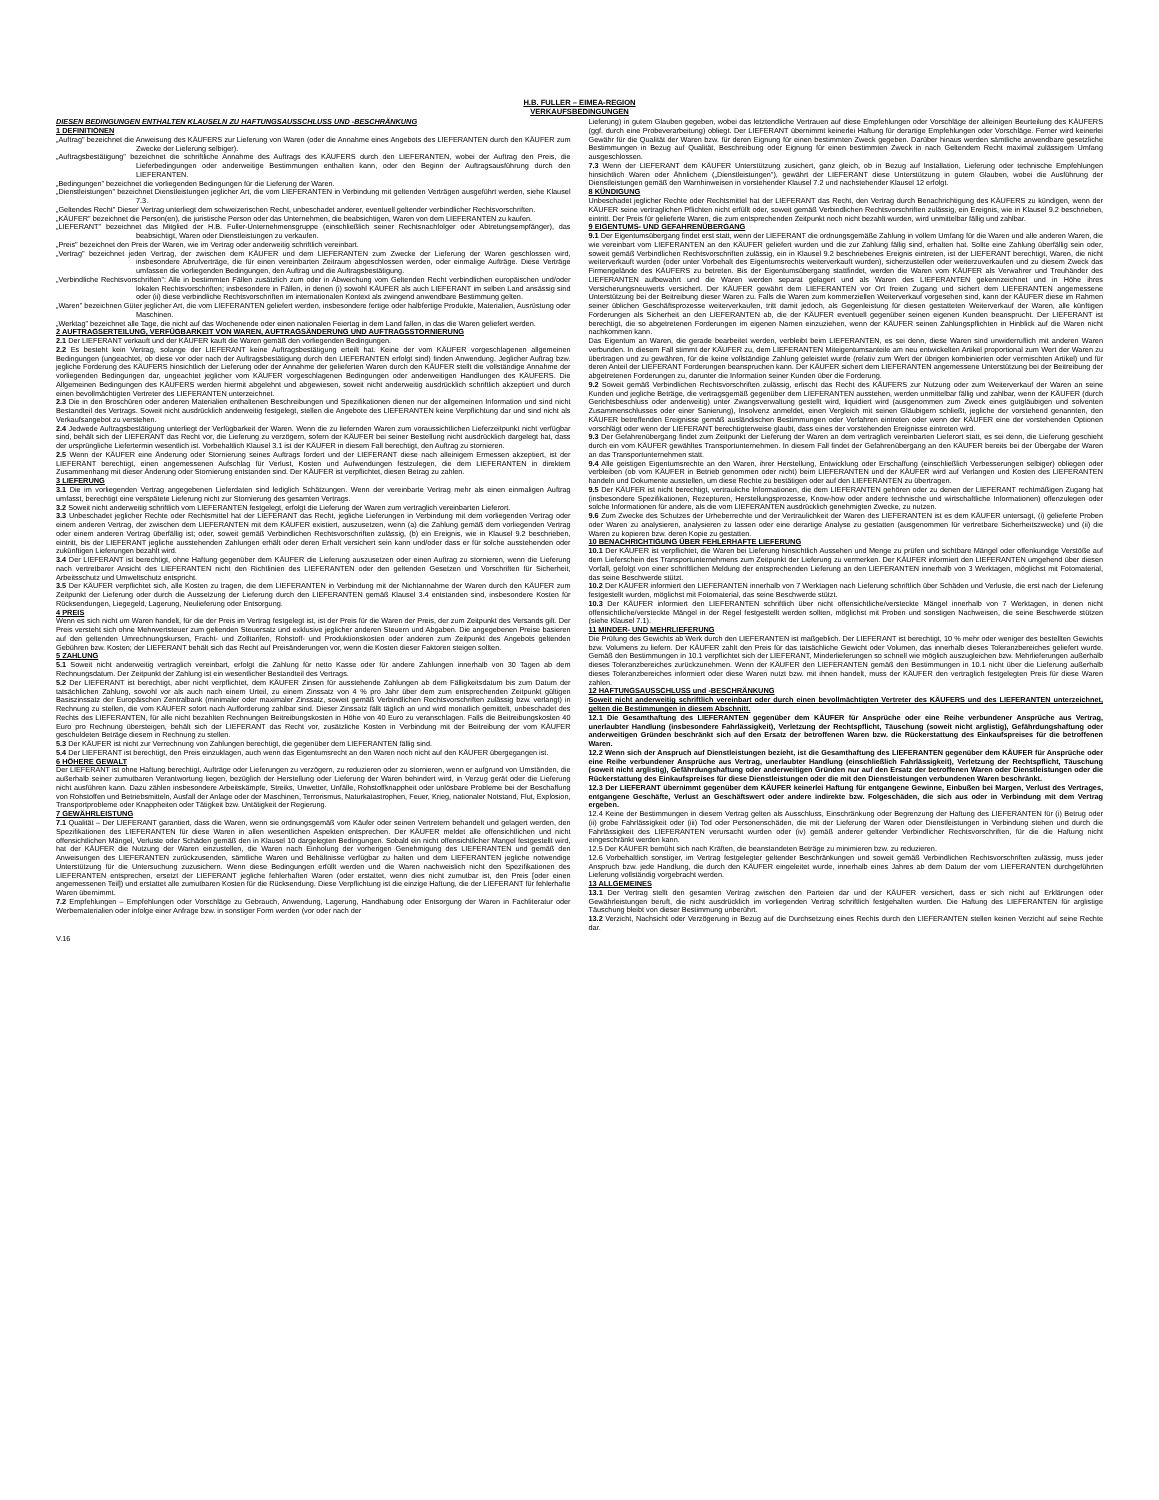H.B. FULLER – EIMEA-REGION
VERKAUFSBEDINGUNGEN
DIESEN BEDINGUNGEN ENTHALTEN KLAUSELN ZU HAFTUNGSAUSSCHLUSS UND -BESCHRÄNKUNG
1 DEFINITIONEN
„Auftrag" bezeichnet die Anweisung des KÄUFERS zur Lieferung von Waren (oder die Annahme eines Angebots des LIEFERANTEN durch den KÄUFER zum Zwecke der Lieferung selbiger).
„Auftragsbestätigung" bezeichnet die schriftliche Annahme des Auftrags des KÄUFERS durch den LIEFERANTEN, wobei der Auftrag den Preis, die Lieferbedingungen oder anderweitige Bestimmungen enthalten kann, oder den Beginn der Auftragsausführung durch den LIEFERANTEN.
„Bedingungen" bezeichnet die vorliegenden Bedingungen für die Lieferung der Waren.
„Dienstleistungen" bezeichnet Dienstleistungen jeglicher Art, die vom LIEFERANTEN in Verbindung mit geltenden Verträgen ausgeführt werden, siehe Klausel 7.3.
„Geltendes Recht" Dieser Vertrag unterliegt dem schweizerischen Recht, unbeschadet anderer, eventuell geltender verbindlicher Rechtsvorschriften.
„KÄUFER" bezeichnet die Person(en), die juristische Person oder das Unternehmen, die beabsichtigen, Waren von dem LIEFERANTEN zu kaufen.
„LIEFERANT" bezeichnet das Mitglied der H.B. Fuller-Unternehmensgruppe (einschließlich seiner Rechtsnachfolger oder Abtretungsempfänger), das beabsichtigt, Waren oder Dienstleistungen zu verkaufen.
„Preis" bezeichnet den Preis der Waren, wie im Vertrag oder anderweitig schriftlich vereinbart.
„Vertrag" bezeichnet jeden Vertrag, der zwischen dem KÄUFER und dem LIEFERANTEN zum Zwecke der Lieferung der Waren geschlossen wird, insbesondere Abrufverträge, die für einen vereinbarten Zeitraum abgeschlossen werden, oder einmalige Aufträge. Diese Verträge umfassen die vorliegenden Bedingungen, den Auftrag und die Auftragsbestätigung.
„Verbindliche Rechtsvorschriften": Alle in bestimmten Fällen zusätzlich zum oder in Abweichung vom Geltenden Recht verbindlichen europäischen und/oder lokalen Rechtsvorschriften; insbesondere in Fällen, in denen (i) sowohl KÄUFER als auch LIEFERANT im selben Land ansässig sind oder (ii) diese verbindliche Rechtsvorschriften im internationalen Kontext als zwingend anwendbare Bestimmung gelten.
„Waren" bezeichnen Güter jeglicher Art, die vom LIEFERANTEN geliefert werden, insbesondere fertige oder halbfertige Produkte, Materialien, Ausrüstung oder Maschinen.
„Werktag" bezeichnet alle Tage, die nicht auf das Wochenende oder einen nationalen Feiertag in dem Land fallen, in das die Waren geliefert werden.
2 AUFTRAGSERTEILUNG, VERFÜGBARKEIT VON WAREN, AUFTRAGSÄNDERUNG UND AUFTRAGSSTORNIERUNG
2.1 Der LIEFERANT verkauft und der KÄUFER kauft die Waren gemäß den vorliegenden Bedingungen.
2.2 Es besteht kein Vertrag, solange der LIEFERANT keine Auftragsbestätigung erteilt hat. Keine der vom KÄUFER vorgeschlagenen allgemeinen Bedingungen (ungeachtet, ob diese vor oder nach der Auftragsbestätigung durch den LIEFERANTEN erfolgt sind) finden Anwendung. Jeglicher Auftrag bzw. jegliche Forderung des KÄUFERS hinsichtlich der Lieferung oder der Annahme der gelieferten Waren durch den KÄUFER stellt die vollständige Annahme der vorliegenden Bedingungen dar, ungeachtet jeglicher vom KÄUFER vorgeschlagenen Bedingungen oder anderweitigen Handlungen des KÄUFERS. Die Allgemeinen Bedingungen des KÄUFERS werden hiermit abgelehnt und abgewiesen, soweit nicht anderweitig ausdrücklich schriftlich akzeptiert und durch einen bevollmächtigten Vertreter des LIEFERANTEN unterzeichnet.
2.3 Die in den Broschüren oder anderen Materialien enthaltenen Beschreibungen und Spezifikationen dienen nur der allgemeinen Information und sind nicht Bestandteil des Vertrags. Soweit nicht ausdrücklich anderweitig festgelegt, stellen die Angebote des LIEFERANTEN keine Verpflichtung dar und sind nicht als Verkaufsangebot zu verstehen.
2.4 Jedwede Auftragsbestätigung unterliegt der Verfügbarkeit der Waren. Wenn die zu liefernden Waren zum voraussichtlichen Lieferzeitpunkt nicht verfügbar sind, behält sich der LIEFERANT das Recht vor, die Lieferung zu verzögern, sofern der KÄUFER bei seiner Bestellung nicht ausdrücklich dargelegt hat, dass der ursprüngliche Liefertermin wesentlich ist. Vorbehaltlich Klausel 3.1 ist der KÄUFER in diesem Fall berechtigt, den Auftrag zu stornieren.
2.5 Wenn der KÄUFER eine Änderung oder Stornierung seines Auftrags fordert und der LIEFERANT diese nach alleinigem Ermessen akzeptiert, ist der LIEFERANT berechtigt, einen angemessenen Aufschlag für Verlust, Kosten und Aufwendungen festzulegen, die dem LIEFERANTEN in direktem Zusammenhang mit dieser Änderung oder Stornierung entstanden sind. Der KÄUFER ist verpflichtet, diesen Betrag zu zahlen.
3 LIEFERUNG
3.1 Die im vorliegenden Vertrag angegebenen Lieferdaten sind lediglich Schätzungen. Wenn der vereinbarte Vertrag mehr als einen einmaligen Auftrag umfasst, berechtigt eine verspätete Lieferung nicht zur Stornierung des gesamten Vertrags.
3.2 Soweit nicht anderweitig schriftlich vom LIEFERANTEN festgelegt, erfolgt die Lieferung der Waren zum vertraglich vereinbarten Lieferort.
3.3 Unbeschadet jeglicher Rechte oder Rechtsmittel hat der LIEFERANT das Recht, jegliche Lieferungen in Verbindung mit dem vorliegenden Vertrag oder einem anderen Vertrag, der zwischen dem LIEFERANTEN mit dem KÄUFER existiert, auszusetzen, wenn (a) die Zahlung gemäß dem vorliegenden Vertrag oder einem anderen Vertrag überfällig ist; oder, soweit gemäß Verbindlichen Rechtsvorschriften zulässig, (b) ein Ereignis, wie in Klausel 9.2 beschrieben, eintritt, bis der LIEFERANT jegliche ausstehenden Zahlungen erhält oder deren Erhalt versichert sein kann und/oder dass er für solche ausstehenden oder zukünftigen Lieferungen bezahlt wird.
3.4 Der LIEFERANT ist berechtigt, ohne Haftung gegenüber dem KÄUFER die Lieferung auszusetzen oder einen Auftrag zu stornieren, wenn die Lieferung nach vertretbarer Ansicht des LIEFERANTEN nicht den Richtlinien des LIEFERANTEN oder den geltenden Gesetzen und Vorschriften für Sicherheit, Arbeitsschutz und Umweltschutz entspricht.
3.5 Der KÄUFER verpflichtet sich, alle Kosten zu tragen, die dem LIEFERANTEN in Verbindung mit der Nichtannahme der Waren durch den KÄUFER zum Zeitpunkt der Lieferung oder durch die Aussetzung der Lieferung durch den LIEFERANTEN gemäß Klausel 3.4 entstanden sind, insbesondere Kosten für Rücksendungen, Liegegeld, Lagerung, Neulieferung oder Entsorgung.
4 PREIS
Wenn es sich nicht um Waren handelt, für die der Preis im Vertrag festgelegt ist, ist der Preis für die Waren der Preis, der zum Zeitpunkt des Versands gilt. Der Preis versteht sich ohne Mehrwertsteuer zum geltenden Steuersatz und exklusive jeglicher anderen Steuern und Abgaben. Die angegebenen Preise basieren auf den geltenden Umrechnungskursen, Fracht- und Zolltarifen, Rohstoff- und Produktionskosten oder anderen zum Zeitpunkt des Angebots geltenden Gebühren bzw. Kosten; der LIEFERANT behält sich das Recht auf Preisänderungen vor, wenn die Kosten dieser Faktoren steigen sollten.
5 ZAHLUNG
5.1 Soweit nicht anderweitig vertraglich vereinbart, erfolgt die Zahlung für netto Kasse oder für andere Zahlungen innerhalb von 30 Tagen ab dem Rechnungsdatum. Der Zeitpunkt der Zahlung ist ein wesentlicher Bestandteil des Vertrags.
5.2 Der LIEFERANT ist berechtigt, aber nicht verpflichtet, dem KÄUFER Zinsen für ausstehende Zahlungen ab dem Fälligkeitsdatum bis zum Datum der tatsächlichen Zahlung, sowohl vor als auch nach einem Urteil, zu einem Zinssatz von 4 % pro Jahr über dem zum entsprechenden Zeitpunkt gültigen Basiszinssatz der Europäischen Zentralbank (minimaler oder maximaler Zinssatz, soweit gemäß Verbindlichen Rechtsvorschriften zulässig bzw. verlangt) in Rechnung zu stellen, die vom KÄUFER sofort nach Aufforderung zahlbar sind. Dieser Zinssatz fällt täglich an und wird monatlich gemittelt, unbeschadet des Rechts des LIEFERANTEN, für alle nicht bezahlten Rechnungen Beitreibungskosten in Höhe von 40 Euro zu veranschlagen. Falls die Beitreibungskosten 40 Euro pro Rechnung übersteigen, behält sich der LIEFERANT das Recht vor, zusätzliche Kosten in Verbindung mit der Beitreibung der vom KÄUFER geschuldeten Beträge diesem in Rechnung zu stellen.
5.3 Der KÄUFER ist nicht zur Verrechnung von Zahlungen berechtigt, die gegenüber dem LIEFERANTEN fällig sind.
5.4 Der LIEFERANT ist berechtigt, den Preis einzuklagen, auch wenn das Eigentumsrecht an den Waren noch nicht auf den KÄUFER übergegangen ist.
6 HÖHERE GEWALT
Der LIEFERANT ist ohne Haftung berechtigt, Aufträge oder Lieferungen zu verzögern, zu reduzieren oder zu stornieren, wenn er aufgrund von Umständen, die außerhalb seiner zumutbaren Verantwortung liegen, bezüglich der Herstellung oder Lieferung der Waren behindert wird, in Verzug gerät oder die Lieferung nicht ausführen kann. Dazu zählen insbesondere Arbeitskämpfe, Streiks, Unwetter, Unfälle, Rohstoffknappheit oder unlösbare Probleme bei der Beschaffung von Rohstoffen und Betriebsmitteln, Ausfall der Anlage oder der Maschinen, Terrorismus, Naturkatastrophen, Feuer, Krieg, nationaler Notstand, Flut, Explosion, Transportprobleme oder Knappheiten oder Tätigkeit bzw. Untätigkeit der Regierung.
7 GEWÄHRLEISTUNG
7.1 Qualität – Der LIEFERANT garantiert, dass die Waren, wenn sie ordnungsgemäß vom Käufer oder seinen Vertretern behandelt und gelagert werden, den Spezifikationen des LIEFERANTEN für diese Waren in allen wesentlichen Aspekten entsprechen. Der KÄUFER meldet alle offensichtlichen und nicht offensichtlichen Mängel, Verluste oder Schäden gemäß den in Klausel 10 dargelegten Bedingungen. Sobald ein nicht offensichtlicher Mangel festgestellt wird, hat der KÄUFER die Nutzung der Waren einzustellen, die Waren nach Einholung der vorherigen Genehmigung des LIEFERANTEN und gemäß den Anweisungen des LIEFERANTEN zurückzusenden, sämtliche Waren und Behältnisse verfügbar zu halten und dem LIEFERANTEN jegliche notwendige Unterstützung für die Untersuchung zuzusichern. Wenn diese Bedingungen erfüllt werden und die Waren nachweislich nicht den Spezifikationen des LIEFERANTEN entsprechen, ersetzt der LIEFERANT jegliche fehlerhaften Waren (oder erstattet, wenn dies nicht zumutbar ist, den Preis [oder einen angemessenen Teil]) und erstattet alle zumutbaren Kosten für die Rücksendung. Diese Verpflichtung ist die einzige Haftung, die der LIEFERANT für fehlerhafte Waren übernimmt.
7.2 Empfehlungen – Empfehlungen oder Vorschläge zu Gebrauch, Anwendung, Lagerung, Handhabung oder Entsorgung der Waren in Fachliteratur oder Werbematerialien oder infolge einer Anfrage bzw. in sonstiger Form werden (vor oder nach der
V.16
Lieferung) in gutem Glauben gegeben, wobei das letztendliche Vertrauen auf diese Empfehlungen oder Vorschläge der alleinigen Beurteilung des KÄUFERS (ggf. durch eine Probeverarbeitung) obliegt. Der LIEFERANT übernimmt keinerlei Haftung für derartige Empfehlungen oder Vorschläge. Ferner wird keinerlei Gewähr für die Qualität der Waren bzw. für deren Eignung für einen bestimmten Zweck gegeben. Darüber hinaus werden sämtliche anwendbare gesetzliche Bestimmungen in Bezug auf Qualität, Beschreibung oder Eignung für einen bestimmten Zweck in nach Geltendem Recht maximal zulässigem Umfang ausgeschlossen.
7.3 Wenn der LIEFERANT dem KÄUFER Unterstützung zusichert, ganz gleich, ob in Bezug auf Installation, Lieferung oder technische Empfehlungen hinsichtlich Waren oder Ähnlichem („Dienstleistungen"), gewährt der LIEFERANT diese Unterstützung in gutem Glauben, wobei die Ausführung der Dienstleistungen gemäß den Warnhinweisen in vorstehender Klausel 7.2 und nachstehender Klausel 12 erfolgt.
8 KÜNDIGUNG
Unbeschadet jeglicher Rechte oder Rechtsmittel hat der LIEFERANT das Recht, den Vertrag durch Benachrichtigung des KÄUFERS zu kündigen, wenn der KÄUFER seine vertraglichen Pflichten nicht erfüllt oder, soweit gemäß Verbindlichen Rechtsvorschriften zulässig, ein Ereignis, wie in Klausel 9.2 beschrieben, eintritt. Der Preis für gelieferte Waren, die zum entsprechenden Zeitpunkt noch nicht bezahlt wurden, wird unmittelbar fällig und zahlbar.
9 EIGENTUMS- UND GEFAHRENÜBERGANG
9.1 Der Eigentumsübergang findet erst statt, wenn der LIEFERANT die ordnungsgemäße Zahlung in vollem Umfang für die Waren und alle anderen Waren, die wie vereinbart vom LIEFERANTEN an den KÄUFER geliefert wurden und die zur Zahlung fällig sind, erhalten hat. Sollte eine Zahlung überfällig sein oder, soweit gemäß Verbindlichen Rechtsvorschriften zulässig, ein in Klausel 9.2 beschriebenes Ereignis eintreten, ist der LIEFERANT berechtigt, Waren, die nicht weiterverkauft wurden (oder unter Vorbehalt des Eigentumsrechts weiterverkauft wurden), sicherzustellen oder weiterzuverkaufen und zu diesem Zweck das Firmengelände des KÄUFERS zu betreten. Bis der Eigentumsübergang stattfindet, werden die Waren vom KÄUFER als Verwahrer und Treuhänder des LIEFERANTEN aufbewahrt und die Waren werden separat gelagert und als Waren des LIEFERANTEN gekennzeichnet und in Höhe ihres Versicherungsneuwerts versichert. Der KÄUFER gewährt dem LIEFERANTEN vor Ort freien Zugang und sichert dem LIEFERANTEN angemessene Unterstützung bei der Beitreibung dieser Waren zu. Falls die Waren zum kommerziellen Weiterverkauf vorgesehen sind, kann der KÄUFER diese im Rahmen seiner üblichen Geschäftsprozesse weiterverkaufen, tritt damit jedoch, als Gegenleistung für diesen gestatteten Weiterverkauf der Waren, alle künftigen Forderungen als Sicherheit an den LIEFERANTEN ab, die der KÄUFER eventuell gegenüber seinen eigenen Kunden beansprucht. Der LIEFERANT ist berechtigt, die so abgetretenen Forderungen im eigenen Namen einzuziehen, wenn der KÄUFER seinen Zahlungspflichten in Hinblick auf die Waren nicht nachkommen kann.
Das Eigentum an Waren, die gerade bearbeitet werden, verbleibt beim LIEFERANTEN, es sei denn, diese Waren sind unwiderruflich mit anderen Waren verbunden. In diesem Fall stimmt der KÄUFER zu, dem LIEFERANTEN Miteigentumsanteile am neu entwickelten Artikel proportional zum Wert der Waren zu übertragen und zu gewähren, für die keine vollständige Zahlung geleistet wurde (relativ zum Wert der übrigen kombinierten oder vermischten Artikel) und für deren Anteil der LIEFERANT Forderungen beanspruchen kann. Der KÄUFER sichert dem LIEFERANTEN angemessene Unterstützung bei der Beitreibung der abgetretenen Forderungen zu, darunter die Information seiner Kunden über die Forderung.
9.2 Soweit gemäß Verbindlichen Rechtsvorschriften zulässig, erlischt das Recht des KÄUFERS zur Nutzung oder zum Weiterverkauf der Waren an seine Kunden und jegliche Beträge, die vertragsgemäß gegenüber dem LIEFERANTEN ausstehen, werden unmittelbar fällig und zahlbar, wenn der KÄUFER (durch Gerichtsbeschluss oder anderweitig) unter Zwangsverwaltung gestellt wird, liquidiert wird (ausgenommen zum Zweck eines gutgläubigen und solventen Zusammenschlusses oder einer Sanierung), Insolvenz anmeldet, einen Vergleich mit seinen Gläubigern schließt, jegliche der vorstehend genannten, den KÄUFER betreffenden Ereignisse gemäß ausländischen Bestimmungen oder Verfahren eintreten oder wenn der KÄUFER eine der vorstehenden Optionen vorschlägt oder wenn der LIEFERANT berechtigterweise glaubt, dass eines der vorstehenden Ereignisse eintreten wird.
9.3 Der Gefahrenübergang findet zum Zeitpunkt der Lieferung der Waren an dem vertraglich vereinbarten Lieferort statt, es sei denn, die Lieferung geschieht durch ein vom KÄUFER gewähltes Transportunternehmen. In diesem Fall findet der Gefahrenübergang an den KÄUFER bereits bei der Übergabe der Waren an das Transportunternehmen statt.
9.4 Alle geistigen Eigentumsrechte an den Waren, ihrer Herstellung, Entwicklung oder Erschaffung (einschließlich Verbesserungen selbiger) obliegen oder verbleiben (ob vom KÄUFER in Betrieb genommen oder nicht) beim LIEFERANTEN und der KÄUFER wird auf Verlangen und Kosten des LIEFERANTEN handeln und Dokumente ausstellen, um diese Rechte zu bestätigen oder auf den LIEFERANTEN zu übertragen.
9.5 Der KÄUFER ist nicht berechtigt, vertrauliche Informationen, die dem LIEFERANTEN gehören oder zu denen der LIEFERANT rechtmäßigen Zugang hat (insbesondere Spezifikationen, Rezepturen, Herstellungsprozesse, Know-how oder andere technische und wirtschaftliche Informationen) offenzulegen oder solche Informationen für andere, als die vom LIEFERANTEN ausdrücklich genehmigten Zwecke, zu nutzen.
9.6 Zum Zwecke des Schutzes der Urheberrechte und der Vertraulichkeit der Waren des LIEFERANTEN ist es dem KÄUFER untersagt, (i) gelieferte Proben oder Waren zu analysieren, analysieren zu lassen oder eine derartige Analyse zu gestatten (ausgenommen für vertretbare Sicherheitszwecke) und (ii) die Waren zu kopieren bzw. deren Kopie zu gestatten.
10 BENACHRICHTIGUNG ÜBER FEHLERHAFTE LIEFERUNG
10.1 Der KÄUFER ist verpflichtet, die Waren bei Lieferung hinsichtlich Aussehen und Menge zu prüfen und sichtbare Mängel oder offenkundige Verstöße auf dem Lieferschein des Transportunternehmens zum Zeitpunkt der Lieferung zu vermerken. Der KÄUFER informiert den LIEFERANTEN umgehend über diesen Vorfall, gefolgt von einer schriftlichen Meldung der entsprechenden Lieferung an den LIEFERANTEN innerhalb von 3 Werktagen, möglichst mit Fotomaterial, das seine Beschwerde stützt.
10.2 Der KÄUFER informiert den LIEFERANTEN innerhalb von 7 Werktagen nach Lieferung schriftlich über Schäden und Verluste, die erst nach der Lieferung festgestellt wurden, möglichst mit Fotomaterial, das seine Beschwerde stützt.
10.3 Der KÄUFER informiert den LIEFERANTEN schriftlich über nicht offensichtliche/versteckte Mängel innerhalb von 7 Werktagen, in denen nicht offensichtliche/versteckte Mängel in der Regel festgestellt werden sollten, möglichst mit Proben und sonstigen Nachweisen, die seine Beschwerde stützen (siehe Klausel 7.1).
11 MINDER- UND MEHRLIEFERUNG
Die Prüfung des Gewichts ab Werk durch den LIEFERANTEN ist maßgeblich. Der LIEFERANT ist berechtigt, 10 % mehr oder weniger des bestellten Gewichts bzw. Volumens zu liefern. Der KÄUFER zahlt den Preis für das tatsächliche Gewicht oder Volumen, das innerhalb dieses Toleranzbereiches geliefert wurde. Gemäß den Bestimmungen in 10.1 verpflichtet sich der LIEFERANT, Minderlieferungen so schnell wie möglich auszugleichen bzw. Mehrlieferungen außerhalb dieses Toleranzbereiches zurückzunehmen. Wenn der KÄUFER den LIEFERANTEN gemäß den Bestimmungen in 10.1 nicht über die Lieferung außerhalb dieses Toleranzbereiches informiert oder diese Waren nutzt bzw. mit ihnen handelt, muss der KÄUFER den vertraglich festgelegten Preis für diese Waren zahlen.
12 HAFTUNGSAUSSCHLUSS und -BESCHRÄNKUNG
Soweit nicht anderweitig schriftlich vereinbart oder durch einen bevollmächtigten Vertreter des KÄUFERS und des LIEFERANTEN unterzeichnet, gelten die Bestimmungen in diesem Abschnitt.
12.1 Die Gesamthaftung des LIEFERANTEN gegenüber dem KÄUFER für Ansprüche oder eine Reihe verbundener Ansprüche aus Vertrag, unerlaubter Handlung (insbesondere Fahrlässigkeit), Verletzung der Rechtspflicht, Täuschung (soweit nicht arglistig), Gefährdungshaftung oder anderweitigen Gründen beschränkt sich auf den Ersatz der betroffenen Waren bzw. die Rückerstattung des Einkaufspreises für die betroffenen Waren.
12.2 Wenn sich der Anspruch auf Dienstleistungen bezieht, ist die Gesamthaftung des LIEFERANTEN gegenüber dem KÄUFER für Ansprüche oder eine Reihe verbundener Ansprüche aus Vertrag, unerlaubter Handlung (einschließlich Fahrlässigkeit), Verletzung der Rechtspflicht, Täuschung (soweit nicht arglistig), Gefährdungshaftung oder anderweitigen Gründen nur auf den Ersatz der betroffenen Waren oder Dienstleistungen oder die Rückerstattung des Einkaufspreises für diese Dienstleistungen oder die mit den Dienstleistungen verbundenen Waren beschränkt.
12.3 Der LIEFERANT übernimmt gegenüber dem KÄUFER keinerlei Haftung für entgangene Gewinne, Einbußen bei Margen, Verlust des Vertrages, entgangene Geschäfte, Verlust an Geschäftswert oder andere indirekte bzw. Folgeschäden, die sich aus oder in Verbindung mit dem Vertrag ergeben.
12.4 Keine der Bestimmungen in diesem Vertrag gelten als Ausschluss, Einschränkung oder Begrenzung der Haftung des LIEFERANTEN für (i) Betrug oder (ii) grobe Fahrlässigkeit oder (iii) Tod oder Personenschäden, die mit der Lieferung der Waren oder Dienstleistungen in Verbindung stehen und durch die Fahrlässigkeit des LIEFERANTEN verursacht wurden oder (iv) gemäß anderer geltender Verbindlicher Rechtsvorschriften, für die die Haftung nicht eingeschränkt werden kann.
12.5 Der KÄUFER bemüht sich nach Kräften, die beanstandeten Beträge zu minimieren bzw. zu reduzieren.
12.6 Vorbehaltlich sonstiger, im Vertrag festgelegter geltender Beschränkungen und soweit gemäß Verbindlichen Rechtsvorschriften zulässig, muss jeder Anspruch bzw. jede Handlung, die durch den KÄUFER eingeleitet wurde, innerhalb eines Jahres ab dem Datum der vom LIEFERANTEN durchgeführten Lieferung vollständig vorgebracht werden.
13 ALLGEMEINES
13.1 Der Vertrag stellt den gesamten Vertrag zwischen den Parteien dar und der KÄUFER versichert, dass er sich nicht auf Erklärungen oder Gewährleistungen beruft, die nicht ausdrücklich im vorliegenden Vertrag schriftlich festgehalten wurden. Die Haftung des LIEFERANTEN für arglistige Täuschung bleibt von dieser Bestimmung unberührt.
13.2 Verzicht, Nachsicht oder Verzögerung in Bezug auf die Durchsetzung eines Rechts durch den LIEFERANTEN stellen keinen Verzicht auf seine Rechte dar.